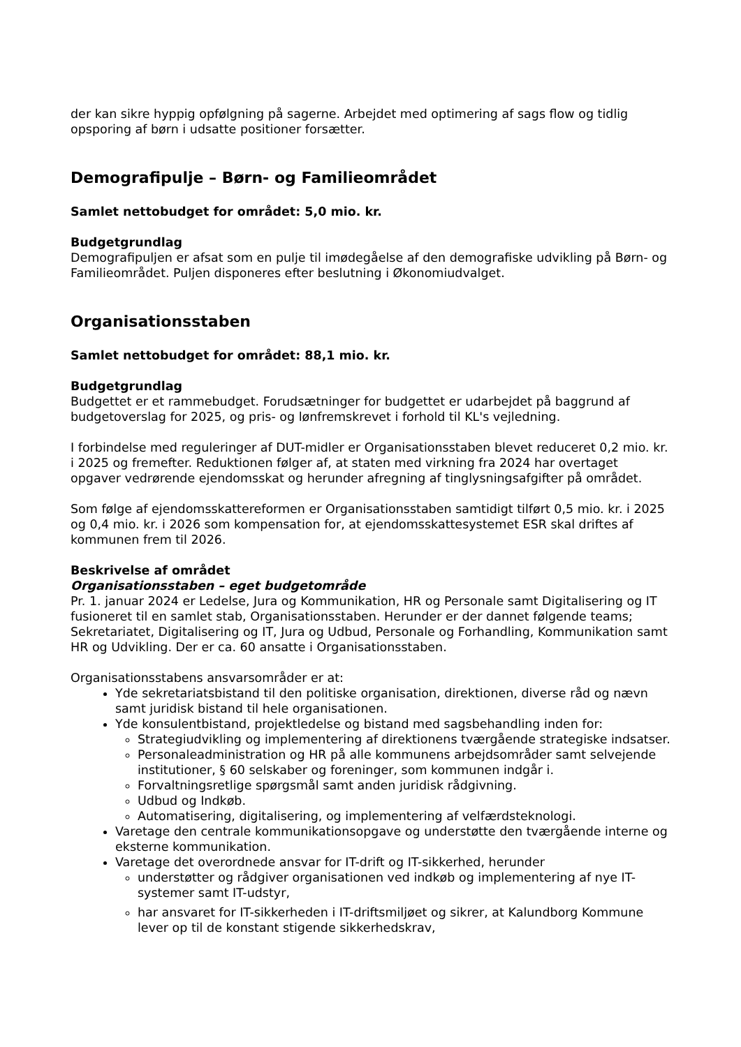der kan sikre hyppig opfølgning på sagerne. Arbejdet med optimering af sags flow og tidlig opsporing af børn i udsatte positioner forsætter.
Demografipulje – Børn- og Familieområdet
Samlet nettobudget for området: 5,0 mio. kr.
Budgetgrundlag
Demografipuljen er afsat som en pulje til imødegåelse af den demografiske udvikling på Børn- og Familieområdet. Puljen disponeres efter beslutning i Økonomiudvalget.
Organisationsstaben
Samlet nettobudget for området: 88,1 mio. kr.
Budgetgrundlag
Budgettet er et rammebudget. Forudsætninger for budgettet er udarbejdet på baggrund af budgetoverslag for 2025, og pris- og lønfremskrevet i forhold til KL's vejledning.
I forbindelse med reguleringer af DUT-midler er Organisationsstaben blevet reduceret 0,2 mio. kr. i 2025 og fremefter. Reduktionen følger af, at staten med virkning fra 2024 har overtaget opgaver vedrørende ejendomsskat og herunder afregning af tinglysningsafgifter på området.
Som følge af ejendomsskattereformen er Organisationsstaben samtidigt tilført 0,5 mio. kr. i 2025 og 0,4 mio. kr. i 2026 som kompensation for, at ejendomsskattesystemet ESR skal driftes af kommunen frem til 2026.
Beskrivelse af området
Organisationsstaben – eget budgetområde
Pr. 1. januar 2024 er Ledelse, Jura og Kommunikation, HR og Personale samt Digitalisering og IT fusioneret til en samlet stab, Organisationsstaben. Herunder er der dannet følgende teams; Sekretariatet, Digitalisering og IT, Jura og Udbud, Personale og Forhandling, Kommunikation samt HR og Udvikling. Der er ca. 60 ansatte i Organisationsstaben.
Organisationsstabens ansvarsområder er at:
Yde sekretariatsbistand til den politiske organisation, direktionen, diverse råd og nævn samt juridisk bistand til hele organisationen.
Yde konsulentbistand, projektledelse og bistand med sagsbehandling inden for:
Strategiudvikling og implementering af direktionens tværgående strategiske indsatser.
Personaleadministration og HR på alle kommunens arbejdsområder samt selvejende institutioner, § 60 selskaber og foreninger, som kommunen indgår i.
Forvaltningsretlige spørgsmål samt anden juridisk rådgivning.
Udbud og Indkøb.
Automatisering, digitalisering, og implementering af velfærdsteknologi.
Varetage den centrale kommunikationsopgave og understøtte den tværgående interne og eksterne kommunikation.
Varetage det overordnede ansvar for IT-drift og IT-sikkerhed, herunder
understøtter og rådgiver organisationen ved indkøb og implementering af nye IT-systemer samt IT-udstyr,
har ansvaret for IT-sikkerheden i IT-driftsmiljøet og sikrer, at Kalundborg Kommune lever op til de konstant stigende sikkerhedskrav,